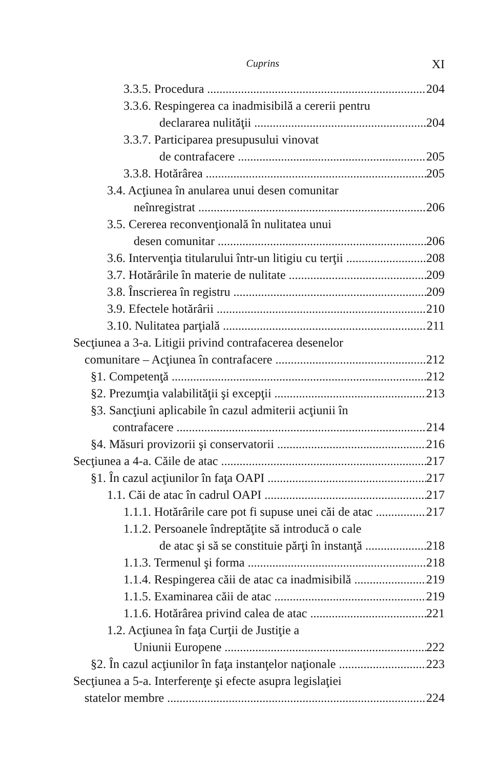Cuprins XI
3.3.5. Procedura 204
3.3.6. Respingerea ca inadmisibilă a cererii pentru
declararea nulităţii 204
3.3.7. Participarea presupusului vinovat
de contrafacere 205
3.3.8. Hotărârea 205
3.4. Acţiunea în anularea unui desen comunitar
neînregistrat 206
3.5. Cererea reconvenţională în nulitatea unui
desen comunitar 206
3.6. Intervenţia titularului într-un litigiu cu terţii 208
3.7. Hotărârile în materie de nulitate 209
3.8. Înscrierea în registru 209
3.9. Efectele hotărârii 210
3.10. Nulitatea parţială 211
Secţiunea a 3-a. Litigii privind contrafacerea desenelor
comunitare – Acţiunea în contrafacere 212
§1. Competenţă 212
§2. Prezumţia valabilităţii şi excepţii 213
§3. Sancţiuni aplicabile în cazul admiterii acţiunii în
contrafacere 214
§4. Măsuri provizorii şi conservatorii 216
Secţiunea a 4-a. Căile de atac 217
§1. În cazul acţiunilor în faţa OAPI 217
1.1. Căi de atac în cadrul OAPI 217
1.1.1. Hotărârile care pot fi supuse unei căi de atac 217
1.1.2. Persoanele îndreptăţite să introducă o cale
de atac şi să se constituie părţi în instanţă 218
1.1.3. Termenul şi forma 218
1.1.4. Respingerea căii de atac ca inadmisibilă 219
1.1.5. Examinarea căii de atac 219
1.1.6. Hotărârea privind calea de atac 221
1.2. Acţiunea în faţa Curţii de Justiţie a
Uniunii Europene 222
§2. În cazul acţiunilor în faţa instanţelor naţionale 223
Secţiunea a 5-a. Interferenţe şi efecte asupra legislaţiei
statelor membre 224